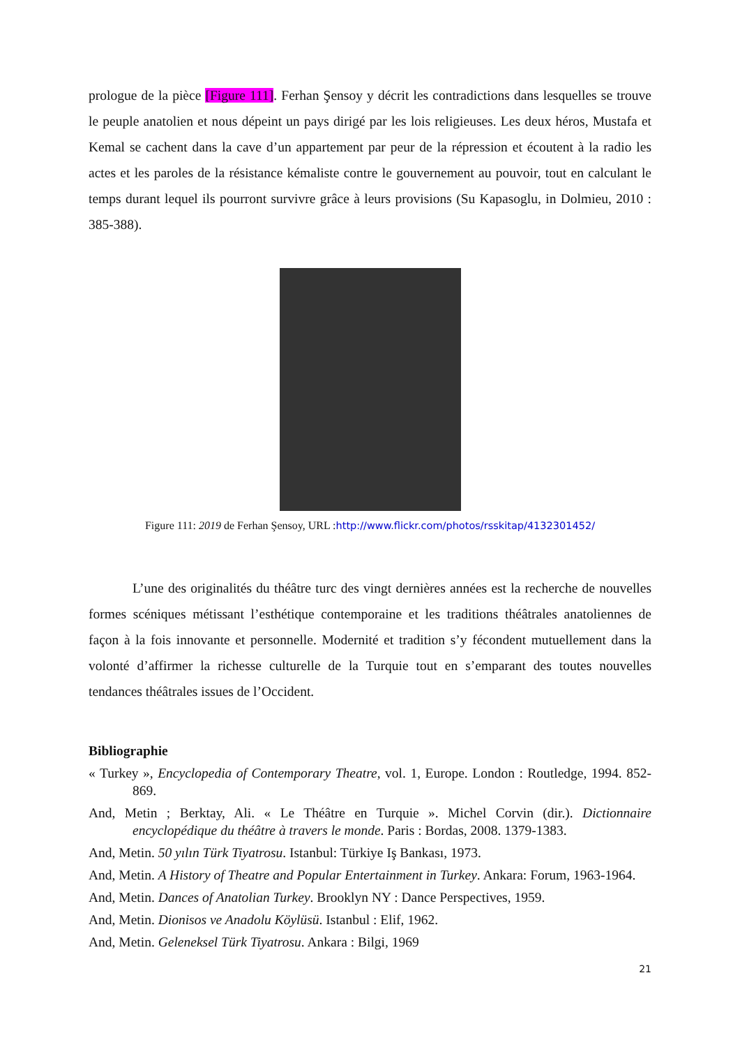prologue de la pièce [Figure 111]. Ferhan Şensoy y décrit les contradictions dans lesquelles se trouve le peuple anatolien et nous dépeint un pays dirigé par les lois religieuses. Les deux héros, Mustafa et Kemal se cachent dans la cave d’un appartement par peur de la répression et écoutent à la radio les actes et les paroles de la résistance kémaliste contre le gouvernement au pouvoir, tout en calculant le temps durant lequel ils pourront survivre grâce à leurs provisions (Su Kapasoglu, in Dolmieu, 2010 : 385-388).
Figure 111: 2019 de Ferhan Şensoy, URL :http://www.flickr.com/photos/rsskitap/4132301452/
L’une des originalités du théâtre turc des vingt dernières années est la recherche de nouvelles formes scéniques métissant l’esthétique contemporaine et les traditions théâtrales anatoliennes de façon à la fois innovante et personnelle. Modernité et tradition s’y fécondent mutuellement dans la volonté d’affirmer la richesse culturelle de la Turquie tout en s’emparant des toutes nouvelles tendances théâtrales issues de l’Occident.
Bibliographie
« Turkey », Encyclopedia of Contemporary Theatre, vol. 1, Europe. London : Routledge, 1994. 852-869.
And, Metin ; Berktay, Ali. « Le Théâtre en Turquie ». Michel Corvin (dir.). Dictionnaire encyclopédique du théâtre à travers le monde. Paris : Bordas, 2008. 1379-1383.
And, Metin. 50 yılın Türk Tiyatrosu. Istanbul: Türkiye Iş Bankası, 1973.
And, Metin. A History of Theatre and Popular Entertainment in Turkey. Ankara: Forum, 1963-1964.
And, Metin. Dances of Anatolian Turkey. Brooklyn NY : Dance Perspectives, 1959.
And, Metin. Dionisos ve Anadolu Köylüsü. Istanbul : Elif, 1962.
And, Metin. Geleneksel Türk Tiyatrosu. Ankara : Bilgi, 1969
21